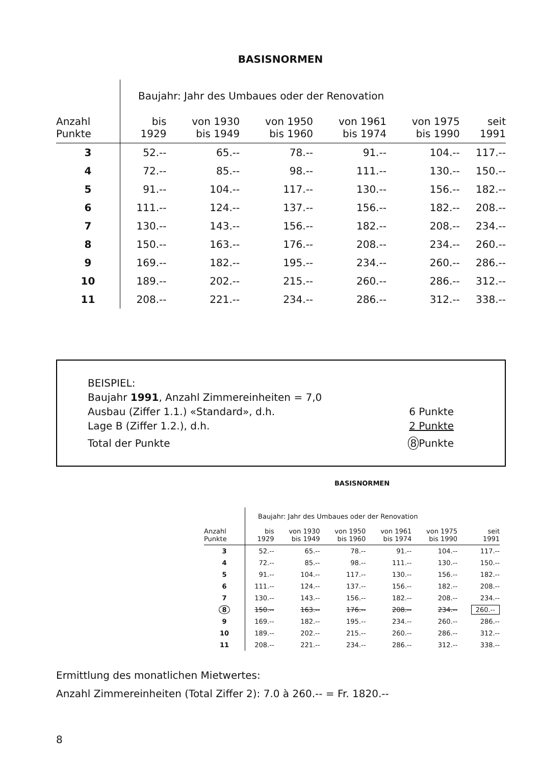BASISNORMEN
| | Baujahr: Jahr des Umbaues oder der Renovation | | | | | |
| Anzahl Punkte | bis 1929 | von 1930 bis 1949 | von 1950 bis 1960 | von 1961 bis 1974 | von 1975 bis 1990 | seit 1991 |
| 3 | 52.-- | 65.-- | 78.-- | 91.-- | 104.-- | 117.-- |
| 4 | 72.-- | 85.-- | 98.-- | 111.-- | 130.-- | 150.-- |
| 5 | 91.-- | 104.-- | 117.-- | 130.-- | 156.-- | 182.-- |
| 6 | 111.-- | 124.-- | 137.-- | 156.-- | 182.-- | 208.-- |
| 7 | 130.-- | 143.-- | 156.-- | 182.-- | 208.-- | 234.-- |
| 8 | 150.-- | 163.-- | 176.-- | 208.-- | 234.-- | 260.-- |
| 9 | 169.-- | 182.-- | 195.-- | 234.-- | 260.-- | 286.-- |
| 10 | 189.-- | 202.-- | 215.-- | 260.-- | 286.-- | 312.-- |
| 11 | 208.-- | 221.-- | 234.-- | 286.-- | 312.-- | 338.-- |
BEISPIEL:
Baujahr 1991, Anzahl Zimmereinheiten = 7,0
Ausbau (Ziffer 1.1.) «Standard», d.h. 6 Punkte
Lage B (Ziffer 1.2.), d.h. 2 Punkte
Total der Punkte 8 Punkte
BASISNORMEN
| | Baujahr: Jahr des Umbaues oder der Renovation | | | | | |
| Anzahl Punkte | bis 1929 | von 1930 bis 1949 | von 1950 bis 1960 | von 1961 bis 1974 | von 1975 bis 1990 | seit 1991 |
| 3 | 52.-- | 65.-- | 78.-- | 91.-- | 104.-- | 117.-- |
| 4 | 72.-- | 85.-- | 98.-- | 111.-- | 130.-- | 150.-- |
| 5 | 91.-- | 104.-- | 117.-- | 130.-- | 156.-- | 182.-- |
| 6 | 111.-- | 124.-- | 137.-- | 156.-- | 182.-- | 208.-- |
| 7 | 130.-- | 143.-- | 156.-- | 182.-- | 208.-- | 234.-- |
| 8 | 150.-- | 163.-- | 176.-- | 208.-- | 234.-- | 260.-- |
| 9 | 169.-- | 182.-- | 195.-- | 234.-- | 260.-- | 286.-- |
| 10 | 189.-- | 202.-- | 215.-- | 260.-- | 286.-- | 312.-- |
| 11 | 208.-- | 221.-- | 234.-- | 286.-- | 312.-- | 338.-- |
Ermittlung des monatlichen Mietwertes:
Anzahl Zimmereinheiten (Total Ziffer 2): 7.0 à 260.-- = Fr. 1820.--
8